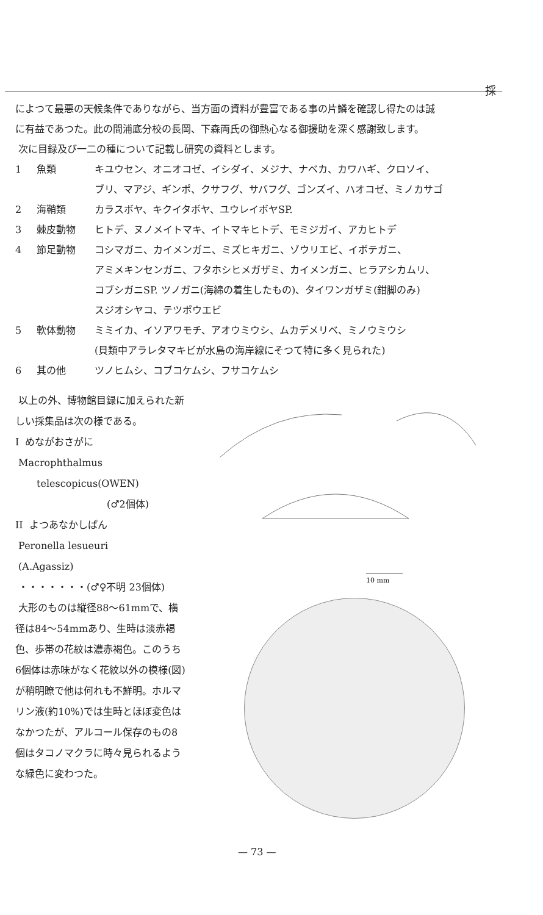採
によつて最悪の天候条件でありながら、当方面の資料が豊富である事の片鱗を確認し得たのは誠
に有益であつた。此の間浦底分校の長岡、下森両氏の御熱心なる御援助を深く感謝致します。
次に目録及び一二の種について記載し研究の資料とします。
1 魚類 キユウセン、オニオコゼ、イシダイ、メジナ、ナベカ、カワハギ、クロソイ、
ブリ、マアジ、ギンポ、クサフグ、サバフグ、ゴンズイ、ハオコゼ、ミノカサゴ
2 海鞘類 カラスボヤ、キクイタボヤ、ユウレイボヤSP.
3 棘皮動物 ヒトデ、ヌノメイトマキ、イトマキヒトデ、モミジガイ、アカヒトデ
4 節足動物 コシマガニ、カイメンガニ、ミズヒキガニ、ゾウリエビ、イボテガニ、
アミメキンセンガニ、フタホシヒメガザミ、カイメンガニ、ヒラアシカムリ、
コブシガニSP. ツノガニ(海綿の着生したもの)、タイワンガザミ(鉗脚のみ)
スジオシヤコ、テツポウエビ
5 軟体動物 ミミイカ、イソアワモチ、アオウミウシ、ムカデメリベ、ミノウミウシ
(貝類中アラレタマキビが水島の海岸線にそつて特に多く見られた)
6 其の他 ツノヒムシ、コブコケムシ、フサコケムシ
以上の外、博物館目録に加えられた新しい採集品は次の様である。
I めながおさがに
Macrophthalmus
telescopicus(OWEN)
(♂2個体)
II よつあなかしぱん
Peronella lesueuri
(A.Agassiz)
・・・・・・・(♂♀不明 23個体)
大形のものは縦径88〜61mmで、横径は84〜54mmあり、生時は淡赤褐色、歩帯の花紋は濃赤褐色。このうち6個体は赤味がなく花紋以外の模様(図)が稍明瞭で他は何れも不鮮明。ホルマリン液(約10%)では生時とほぼ変色はなかつたが、アルコール保存のもの8個はタコノマクラに時々見られるような緑色に変わつた。
10 mm
— 73 —